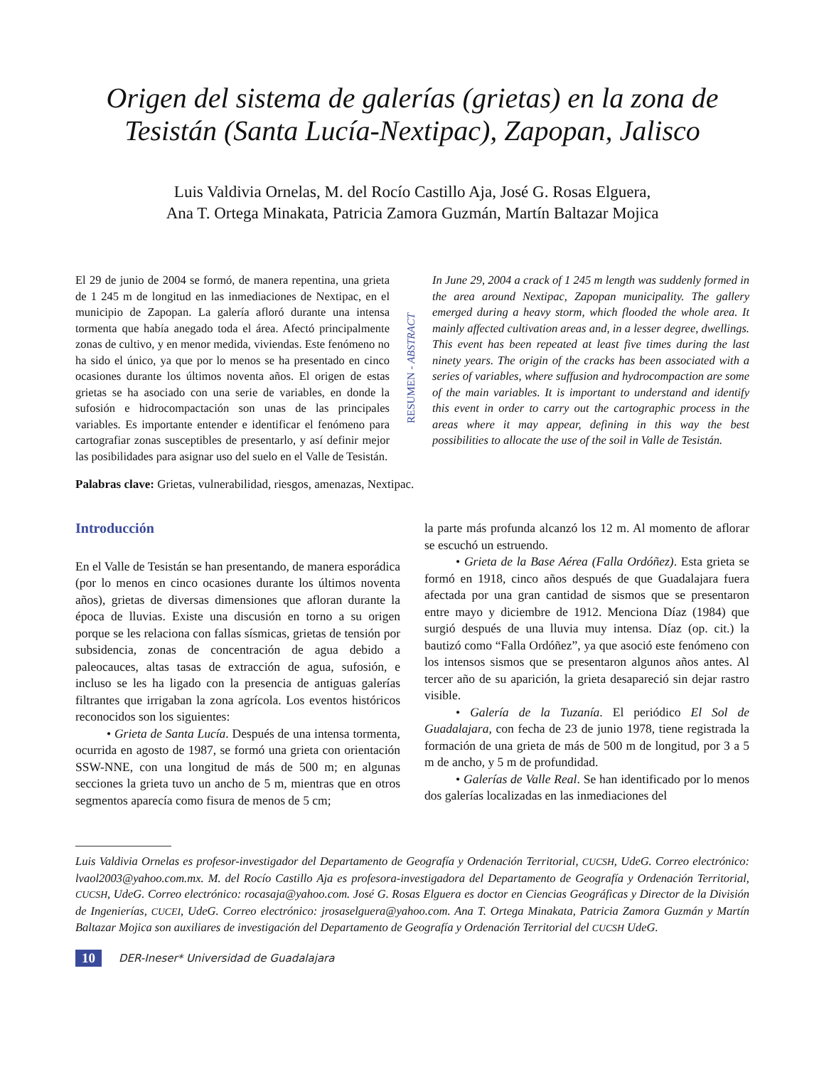Origen del sistema de galerías (grietas) en la zona de Tesistán (Santa Lucía-Nextipac), Zapopan, Jalisco
Luis Valdivia Ornelas, M. del Rocío Castillo Aja, José G. Rosas Elguera,
Ana T. Ortega Minakata, Patricia Zamora Guzmán, Martín Baltazar Mojica
El 29 de junio de 2004 se formó, de manera repentina, una grieta de 1 245 m de longitud en las inmediaciones de Nextipac, en el municipio de Zapopan. La galería afloró durante una intensa tormenta que había anegado toda el área. Afectó principalmente zonas de cultivo, y en menor medida, viviendas. Este fenómeno no ha sido el único, ya que por lo menos se ha presentado en cinco ocasiones durante los últimos noventa años. El origen de estas grietas se ha asociado con una serie de variables, en donde la sufosión e hidrocompactación son unas de las principales variables. Es importante entender e identificar el fenómeno para cartografiar zonas susceptibles de presentarlo, y así definir mejor las posibilidades para asignar uso del suelo en el Valle de Tesistán.
RESUMEN - ABSTRACT
In June 29, 2004 a crack of 1 245 m length was suddenly formed in the area around Nextipac, Zapopan municipality. The gallery emerged during a heavy storm, which flooded the whole area. It mainly affected cultivation areas and, in a lesser degree, dwellings. This event has been repeated at least five times during the last ninety years. The origin of the cracks has been associated with a series of variables, where suffusion and hydrocompaction are some of the main variables. It is important to understand and identify this event in order to carry out the cartographic process in the areas where it may appear, defining in this way the best possibilities to allocate the use of the soil in Valle de Tesistán.
Palabras clave: Grietas, vulnerabilidad, riesgos, amenazas, Nextipac.
Introducción
En el Valle de Tesistán se han presentando, de manera esporádica (por lo menos en cinco ocasiones durante los últimos noventa años), grietas de diversas dimensiones que afloran durante la época de lluvias. Existe una discusión en torno a su origen porque se les relaciona con fallas sísmicas, grietas de tensión por subsidencia, zonas de concentración de agua debido a paleocauces, altas tasas de extracción de agua, sufosión, e incluso se les ha ligado con la presencia de antiguas galerías filtrantes que irrigaban la zona agrícola. Los eventos históricos reconocidos son los siguientes:
• Grieta de Santa Lucía. Después de una intensa tormenta, ocurrida en agosto de 1987, se formó una grieta con orientación SSW-NNE, con una longitud de más de 500 m; en algunas secciones la grieta tuvo un ancho de 5 m, mientras que en otros segmentos aparecía como fisura de menos de 5 cm;
la parte más profunda alcanzó los 12 m. Al momento de aflorar se escuchó un estruendo.
• Grieta de la Base Aérea (Falla Ordóñez). Esta grieta se formó en 1918, cinco años después de que Guadalajara fuera afectada por una gran cantidad de sismos que se presentaron entre mayo y diciembre de 1912. Menciona Díaz (1984) que surgió después de una lluvia muy intensa. Díaz (op. cit.) la bautizó como “Falla Ordóñez”, ya que asoció este fenómeno con los intensos sismos que se presentaron algunos años antes. Al tercer año de su aparición, la grieta desapareció sin dejar rastro visible.
• Galería de la Tuzanía. El periódico El Sol de Guadalajara, con fecha de 23 de junio 1978, tiene registrada la formación de una grieta de más de 500 m de longitud, por 3 a 5 m de ancho, y 5 m de profundidad.
• Galerías de Valle Real. Se han identificado por lo menos dos galerías localizadas en las inmediaciones del
Luis Valdivia Ornelas es profesor-investigador del Departamento de Geografía y Ordenación Territorial, CUCSH, UdeG. Correo electrónico: lvaol2003@yahoo.com.mx. M. del Rocío Castillo Aja es profesora-investigadora del Departamento de Geografía y Ordenación Territorial, CUCSH, UdeG. Correo electrónico: rocasaja@yahoo.com. José G. Rosas Elguera es doctor en Ciencias Geográficas y Director de la División de Ingenierías, CUCEI, UdeG. Correo electrónico: jrosaselguera@yahoo.com. Ana T. Ortega Minakata, Patricia Zamora Guzmán y Martín Baltazar Mojica son auxiliares de investigación del Departamento de Geografía y Ordenación Territorial del CUCSH UdeG.
10 DER-Ineser* Universidad de Guadalajara